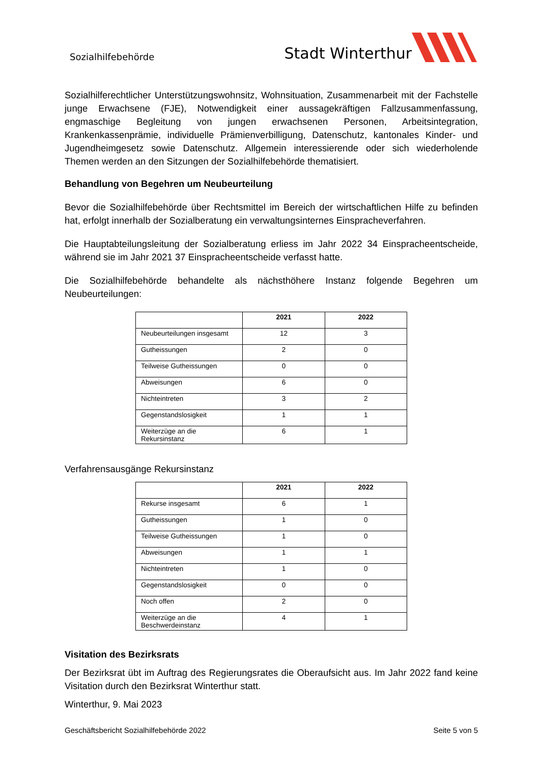Sozialhilfebehörde
Stadt Winterthur
Sozialhilferechtlicher Unterstützungswohnsitz, Wohnsituation, Zusammenarbeit mit der Fachstelle junge Erwachsene (FJE), Notwendigkeit einer aussagekräftigen Fallzusammenfassung, engmaschige Begleitung von jungen erwachsenen Personen, Arbeitsintegration, Krankenkassenprämie, individuelle Prämienverbilligung, Datenschutz, kantonales Kinder- und Jugendheimgesetz sowie Datenschutz. Allgemein interessierende oder sich wiederholende Themen werden an den Sitzungen der Sozialhilfebehörde thematisiert.
Behandlung von Begehren um Neubeurteilung
Bevor die Sozialhilfebehörde über Rechtsmittel im Bereich der wirtschaftlichen Hilfe zu befinden hat, erfolgt innerhalb der Sozialberatung ein verwaltungsinternes Einspracheverfahren.
Die Hauptabteilungsleitung der Sozialberatung erliess im Jahr 2022 34 Einspracheentscheide, während sie im Jahr 2021 37 Einspracheentscheide verfasst hatte.
Die Sozialhilfebehörde behandelte als nächsthöhere Instanz folgende Begehren um Neubeurteilungen:
| | 2021 | 2022 |
| --- | --- | --- |
| Neubeurteilungen insgesamt | 12 | 3 |
| Gutheissungen | 2 | 0 |
| Teilweise Gutheissungen | 0 | 0 |
| Abweisungen | 6 | 0 |
| Nichteintreten | 3 | 2 |
| Gegenstandslosigkeit | 1 | 1 |
| Weiterzüge an die Rekursinstanz | 6 | 1 |
Verfahrensausgänge Rekursinstanz
| | 2021 | 2022 |
| --- | --- | --- |
| Rekurse insgesamt | 6 | 1 |
| Gutheissungen | 1 | 0 |
| Teilweise Gutheissungen | 1 | 0 |
| Abweisungen | 1 | 1 |
| Nichteintreten | 1 | 0 |
| Gegenstandslosigkeit | 0 | 0 |
| Noch offen | 2 | 0 |
| Weiterzüge an die Beschwerdeinstanz | 4 | 1 |
Visitation des Bezirksrats
Der Bezirksrat übt im Auftrag des Regierungsrates die Oberaufsicht aus. Im Jahr 2022 fand keine Visitation durch den Bezirksrat Winterthur statt.
Winterthur, 9. Mai 2023
Geschäftsbericht Sozialhilfebehörde 2022 Seite 5 von 5